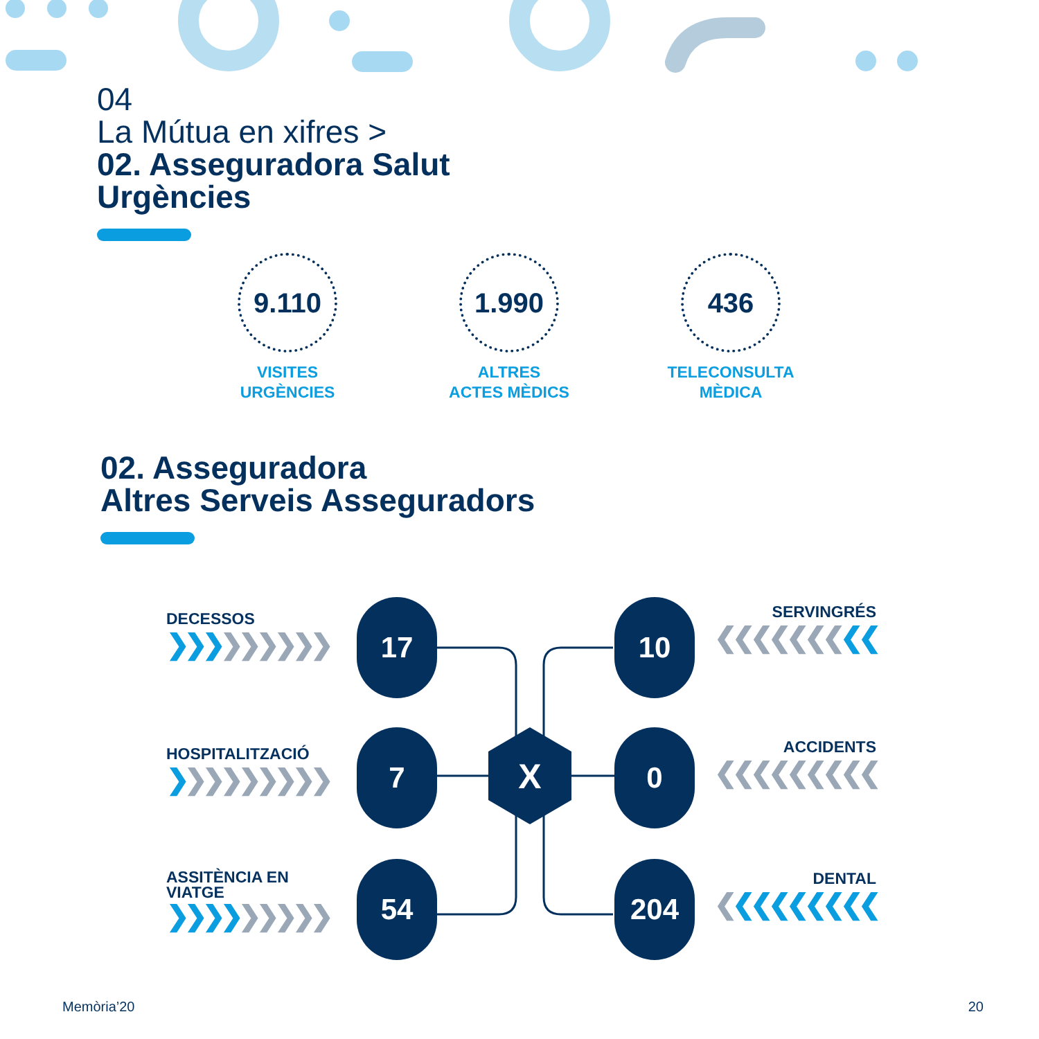X
04
La Mútua en xifres >
02. Asseguradora Salut
Urgències
9.110
VISITES
URGÈNCIES
1.990
ALTRES
ACTES MÈDICS
436
TELECONSULTA
MÈDICA
02. Asseguradora
Altres Serveis Asseguradors
DECESSOS
❯❯❯❯❯❯❯❯❯
17 10
SERVINGRÉS
❮❮❮❮❮❮❮❮❮
HOSPITALITZACIÓ
❯❯❯❯❯❯❯❯❯
7 0
ACCIDENTS
❮❮❮❮❮❮❮❮❮
ASSITÈNCIA EN
VIATGE
❯❯❯❯❯❯❯❯❯
54 204
DENTAL
❮❮❮❮❮❮❮❮❮
Memòria’20 20